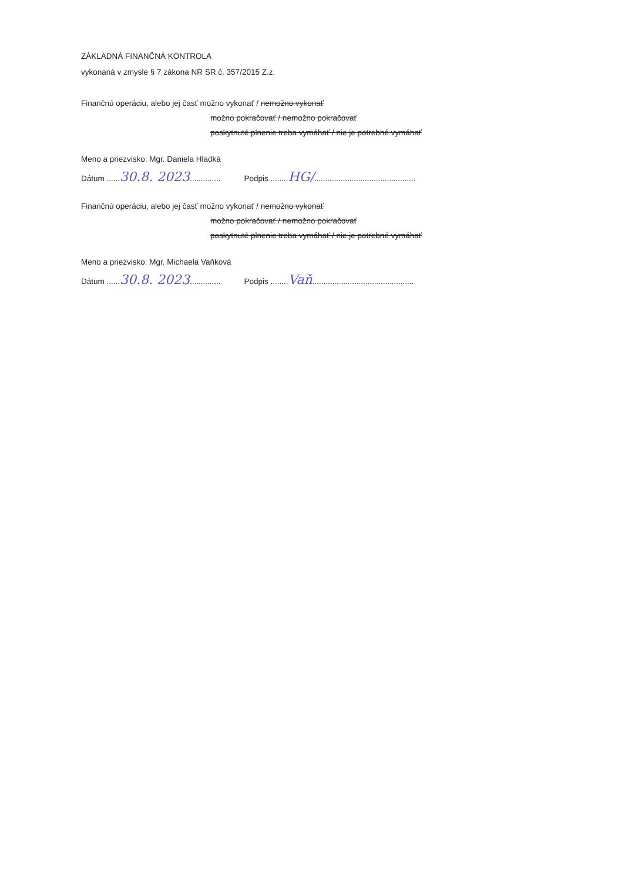ZÁKLADNÁ FINANČNÁ KONTROLA
vykonaná v zmysle § 7 zákona NR SR č. 357/2015 Z.z.
Finančnú operáciu, alebo jej časť možno vykonať / nemožno vykonať
možno pokračovať / nemožno pokračovať
poskytnuté plnenie treba vymáhať / nie je potrebné vymáhať
Meno a priezvisko: Mgr. Daniela Hladká
Dátum ......30.8. 2023.............. Podpis ........HG/..............................................
Finančnú operáciu, alebo jej časť možno vykonať / nemožno vykonať
možno pokračovať / nemožno pokračovať
poskytnuté plnenie treba vymáhať / nie je potrebné vymáhať
Meno a priezvisko: Mgr. Michaela Vaňková
Dátum ......30.8. 2023.............. Podpis ........Vaň..............................................